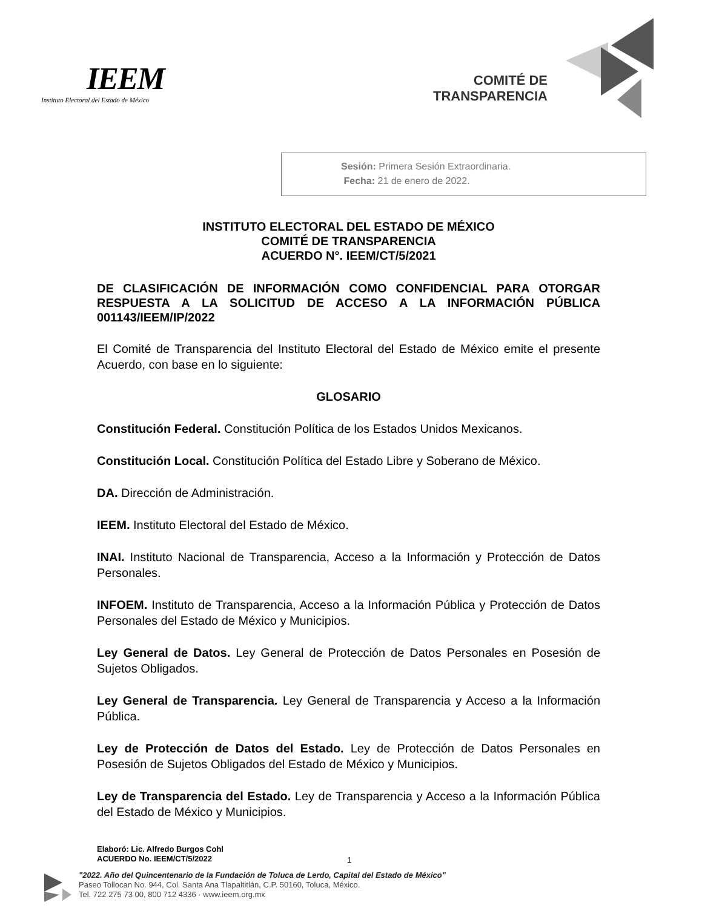IEEM
Instituto Electoral del Estado de México
COMITÉ DE
TRANSPARENCIA
Sesión: Primera Sesión Extraordinaria.
Fecha: 21 de enero de 2022.
INSTITUTO ELECTORAL DEL ESTADO DE MÉXICO
COMITÉ DE TRANSPARENCIA
ACUERDO N°. IEEM/CT/5/2021
DE CLASIFICACIÓN DE INFORMACIÓN COMO CONFIDENCIAL PARA OTORGAR RESPUESTA A LA SOLICITUD DE ACCESO A LA INFORMACIÓN PÚBLICA 001143/IEEM/IP/2022
El Comité de Transparencia del Instituto Electoral del Estado de México emite el presente Acuerdo, con base en lo siguiente:
GLOSARIO
Constitución Federal. Constitución Política de los Estados Unidos Mexicanos.
Constitución Local. Constitución Política del Estado Libre y Soberano de México.
DA. Dirección de Administración.
IEEM. Instituto Electoral del Estado de México.
INAI. Instituto Nacional de Transparencia, Acceso a la Información y Protección de Datos Personales.
INFOEM. Instituto de Transparencia, Acceso a la Información Pública y Protección de Datos Personales del Estado de México y Municipios.
Ley General de Datos. Ley General de Protección de Datos Personales en Posesión de Sujetos Obligados.
Ley General de Transparencia. Ley General de Transparencia y Acceso a la Información Pública.
Ley de Protección de Datos del Estado. Ley de Protección de Datos Personales en Posesión de Sujetos Obligados del Estado de México y Municipios.
Ley de Transparencia del Estado. Ley de Transparencia y Acceso a la Información Pública del Estado de México y Municipios.
Elaboró: Lic. Alfredo Burgos Cohl
ACUERDO No. IEEM/CT/5/2022
1
"2022. Año del Quincentenario de la Fundación de Toluca de Lerdo, Capital del Estado de México"
Paseo Tollocan No. 944, Col. Santa Ana Tlapaltitlán, C.P. 50160, Toluca, México.
Tel. 722 275 73 00, 800 712 4336 · www.ieem.org.mx